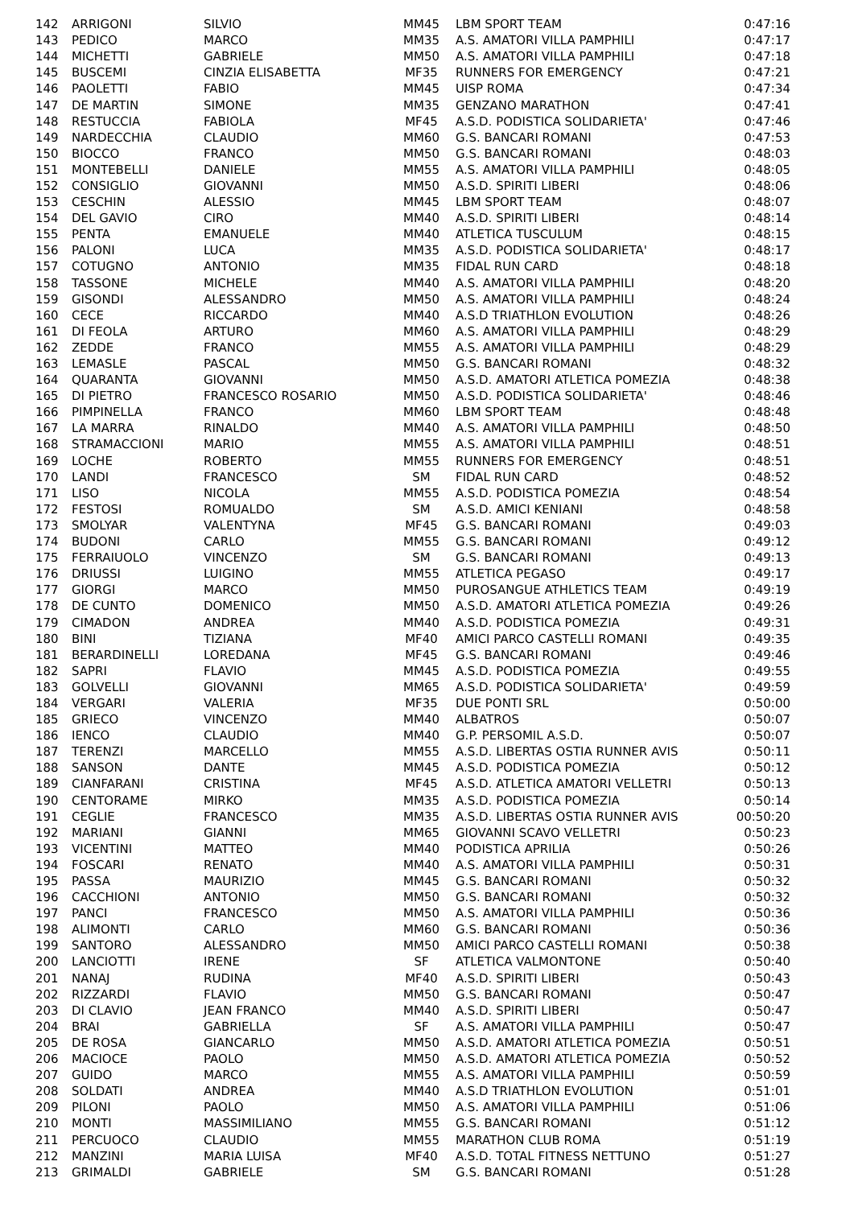| 142 | ARRIGONI | SILVIO | MM45 | LBM SPORT TEAM | 0:47:16 |
| 143 | PEDICO | MARCO | MM35 | A.S. AMATORI VILLA PAMPHILI | 0:47:17 |
| 144 | MICHETTI | GABRIELE | MM50 | A.S. AMATORI VILLA PAMPHILI | 0:47:18 |
| 145 | BUSCEMI | CINZIA ELISABETTA | MF35 | RUNNERS FOR EMERGENCY | 0:47:21 |
| 146 | PAOLETTI | FABIO | MM45 | UISP ROMA | 0:47:34 |
| 147 | DE MARTIN | SIMONE | MM35 | GENZANO MARATHON | 0:47:41 |
| 148 | RESTUCCIA | FABIOLA | MF45 | A.S.D. PODISTICA SOLIDARIETA' | 0:47:46 |
| 149 | NARDECCHIA | CLAUDIO | MM60 | G.S. BANCARI ROMANI | 0:47:53 |
| 150 | BIOCCO | FRANCO | MM50 | G.S. BANCARI ROMANI | 0:48:03 |
| 151 | MONTEBELLI | DANIELE | MM55 | A.S. AMATORI VILLA PAMPHILI | 0:48:05 |
| 152 | CONSIGLIO | GIOVANNI | MM50 | A.S.D. SPIRITI LIBERI | 0:48:06 |
| 153 | CESCHIN | ALESSIO | MM45 | LBM SPORT TEAM | 0:48:07 |
| 154 | DEL GAVIO | CIRO | MM40 | A.S.D. SPIRITI LIBERI | 0:48:14 |
| 155 | PENTA | EMANUELE | MM40 | ATLETICA TUSCULUM | 0:48:15 |
| 156 | PALONI | LUCA | MM35 | A.S.D. PODISTICA SOLIDARIETA' | 0:48:17 |
| 157 | COTUGNO | ANTONIO | MM35 | FIDAL RUN CARD | 0:48:18 |
| 158 | TASSONE | MICHELE | MM40 | A.S. AMATORI VILLA PAMPHILI | 0:48:20 |
| 159 | GISONDI | ALESSANDRO | MM50 | A.S. AMATORI VILLA PAMPHILI | 0:48:24 |
| 160 | CECE | RICCARDO | MM40 | A.S.D TRIATHLON EVOLUTION | 0:48:26 |
| 161 | DI FEOLA | ARTURO | MM60 | A.S. AMATORI VILLA PAMPHILI | 0:48:29 |
| 162 | ZEDDE | FRANCO | MM55 | A.S. AMATORI VILLA PAMPHILI | 0:48:29 |
| 163 | LEMASLE | PASCAL | MM50 | G.S. BANCARI ROMANI | 0:48:32 |
| 164 | QUARANTA | GIOVANNI | MM50 | A.S.D. AMATORI ATLETICA POMEZIA | 0:48:38 |
| 165 | DI PIETRO | FRANCESCO ROSARIO | MM50 | A.S.D. PODISTICA SOLIDARIETA' | 0:48:46 |
| 166 | PIMPINELLA | FRANCO | MM60 | LBM SPORT TEAM | 0:48:48 |
| 167 | LA MARRA | RINALDO | MM40 | A.S. AMATORI VILLA PAMPHILI | 0:48:50 |
| 168 | STRAMACCIONI | MARIO | MM55 | A.S. AMATORI VILLA PAMPHILI | 0:48:51 |
| 169 | LOCHE | ROBERTO | MM55 | RUNNERS FOR EMERGENCY | 0:48:51 |
| 170 | LANDI | FRANCESCO | SM | FIDAL RUN CARD | 0:48:52 |
| 171 | LISO | NICOLA | MM55 | A.S.D. PODISTICA POMEZIA | 0:48:54 |
| 172 | FESTOSI | ROMUALDO | SM | A.S.D. AMICI KENIANI | 0:48:58 |
| 173 | SMOLYAR | VALENTYNA | MF45 | G.S. BANCARI ROMANI | 0:49:03 |
| 174 | BUDONI | CARLO | MM55 | G.S. BANCARI ROMANI | 0:49:12 |
| 175 | FERRAIUOLO | VINCENZO | SM | G.S. BANCARI ROMANI | 0:49:13 |
| 176 | DRIUSSI | LUIGINO | MM55 | ATLETICA PEGASO | 0:49:17 |
| 177 | GIORGI | MARCO | MM50 | PUROSANGUE ATHLETICS TEAM | 0:49:19 |
| 178 | DE CUNTO | DOMENICO | MM50 | A.S.D. AMATORI ATLETICA POMEZIA | 0:49:26 |
| 179 | CIMADON | ANDREA | MM40 | A.S.D. PODISTICA POMEZIA | 0:49:31 |
| 180 | BINI | TIZIANA | MF40 | AMICI PARCO CASTELLI ROMANI | 0:49:35 |
| 181 | BERARDINELLI | LOREDANA | MF45 | G.S. BANCARI ROMANI | 0:49:46 |
| 182 | SAPRI | FLAVIO | MM45 | A.S.D. PODISTICA POMEZIA | 0:49:55 |
| 183 | GOLVELLI | GIOVANNI | MM65 | A.S.D. PODISTICA SOLIDARIETA' | 0:49:59 |
| 184 | VERGARI | VALERIA | MF35 | DUE PONTI SRL | 0:50:00 |
| 185 | GRIECO | VINCENZO | MM40 | ALBATROS | 0:50:07 |
| 186 | IENCO | CLAUDIO | MM40 | G.P. PERSOMIL A.S.D. | 0:50:07 |
| 187 | TERENZI | MARCELLO | MM55 | A.S.D. LIBERTAS OSTIA RUNNER AVIS | 0:50:11 |
| 188 | SANSON | DANTE | MM45 | A.S.D. PODISTICA POMEZIA | 0:50:12 |
| 189 | CIANFARANI | CRISTINA | MF45 | A.S.D. ATLETICA AMATORI VELLETRI | 0:50:13 |
| 190 | CENTORAME | MIRKO | MM35 | A.S.D. PODISTICA POMEZIA | 0:50:14 |
| 191 | CEGLIE | FRANCESCO | MM35 | A.S.D. LIBERTAS OSTIA RUNNER AVIS | 00:50:20 |
| 192 | MARIANI | GIANNI | MM65 | GIOVANNI SCAVO VELLETRI | 0:50:23 |
| 193 | VICENTINI | MATTEO | MM40 | PODISTICA APRILIA | 0:50:26 |
| 194 | FOSCARI | RENATO | MM40 | A.S. AMATORI VILLA PAMPHILI | 0:50:31 |
| 195 | PASSA | MAURIZIO | MM45 | G.S. BANCARI ROMANI | 0:50:32 |
| 196 | CACCHIONI | ANTONIO | MM50 | G.S. BANCARI ROMANI | 0:50:32 |
| 197 | PANCI | FRANCESCO | MM50 | A.S. AMATORI VILLA PAMPHILI | 0:50:36 |
| 198 | ALIMONTI | CARLO | MM60 | G.S. BANCARI ROMANI | 0:50:36 |
| 199 | SANTORO | ALESSANDRO | MM50 | AMICI PARCO CASTELLI ROMANI | 0:50:38 |
| 200 | LANCIOTTI | IRENE | SF | ATLETICA VALMONTONE | 0:50:40 |
| 201 | NANAJ | RUDINA | MF40 | A.S.D. SPIRITI LIBERI | 0:50:43 |
| 202 | RIZZARDI | FLAVIO | MM50 | G.S. BANCARI ROMANI | 0:50:47 |
| 203 | DI CLAVIO | JEAN FRANCO | MM40 | A.S.D. SPIRITI LIBERI | 0:50:47 |
| 204 | BRAI | GABRIELLA | SF | A.S. AMATORI VILLA PAMPHILI | 0:50:47 |
| 205 | DE ROSA | GIANCARLO | MM50 | A.S.D. AMATORI ATLETICA POMEZIA | 0:50:51 |
| 206 | MACIOCE | PAOLO | MM50 | A.S.D. AMATORI ATLETICA POMEZIA | 0:50:52 |
| 207 | GUIDO | MARCO | MM55 | A.S. AMATORI VILLA PAMPHILI | 0:50:59 |
| 208 | SOLDATI | ANDREA | MM40 | A.S.D TRIATHLON EVOLUTION | 0:51:01 |
| 209 | PILONI | PAOLO | MM50 | A.S. AMATORI VILLA PAMPHILI | 0:51:06 |
| 210 | MONTI | MASSIMILIANO | MM55 | G.S. BANCARI ROMANI | 0:51:12 |
| 211 | PERCUOCO | CLAUDIO | MM55 | MARATHON CLUB ROMA | 0:51:19 |
| 212 | MANZINI | MARIA LUISA | MF40 | A.S.D. TOTAL FITNESS NETTUNO | 0:51:27 |
| 213 | GRIMALDI | GABRIELE | SM | G.S. BANCARI ROMANI | 0:51:28 |